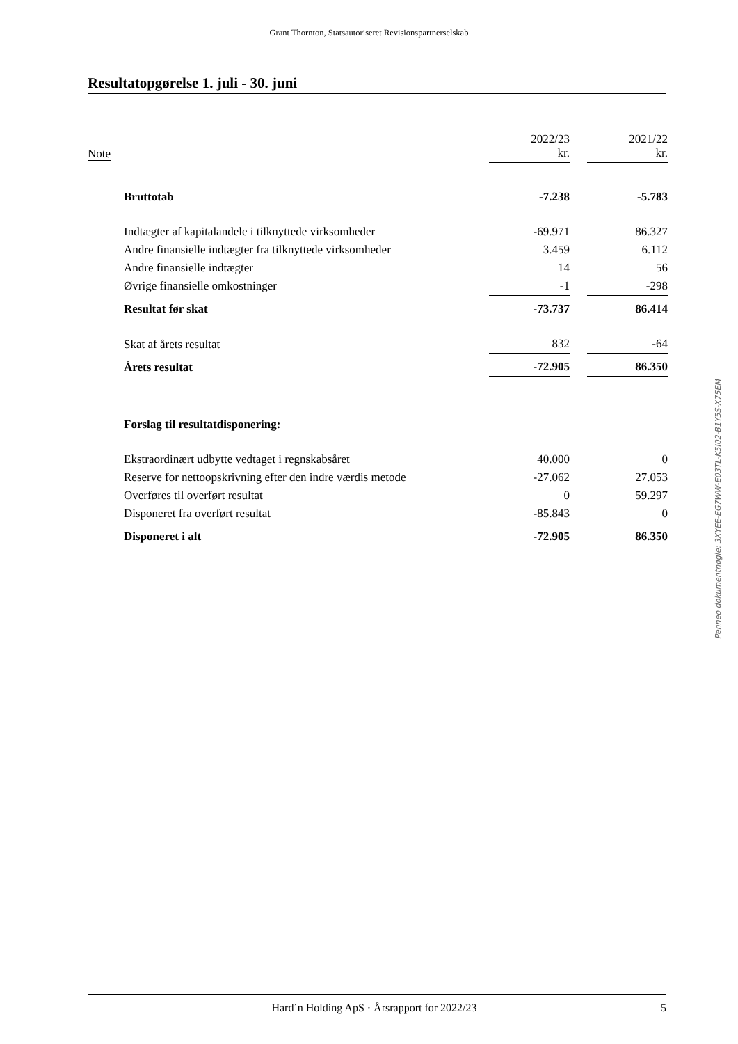Grant Thornton, Statsautoriseret Revisionspartnerselskab
Resultatopgørelse 1. juli - 30. juni
| Note | | 2022/23 kr. | | 2021/22 kr. |
| --- | --- | --- | --- | --- |
| | Bruttotab | -7.238 | | -5.783 |
| | Indtægter af kapitalandele i tilknyttede virksomheder | -69.971 | | 86.327 |
| | Andre finansielle indtægter fra tilknyttede virksomheder | 3.459 | | 6.112 |
| | Andre finansielle indtægter | 14 | | 56 |
| | Øvrige finansielle omkostninger | -1 | | -298 |
| | Resultat før skat | -73.737 | | 86.414 |
| | Skat af årets resultat | 832 | | -64 |
| | Årets resultat | -72.905 | | 86.350 |
| | Forslag til resultatdisponering: | | | |
| | Ekstraordinært udbytte vedtaget i regnskabsåret | 40.000 | | 0 |
| | Reserve for nettoopskrivning efter den indre værdis metode | -27.062 | | 27.053 |
| | Overføres til overført resultat | 0 | | 59.297 |
| | Disponeret fra overført resultat | -85.843 | | 0 |
| | Disponeret i alt | -72.905 | | 86.350 |
Penneo dokumentnøgle: 3XYEE-EG7WW-E03TL-K5I02-B1Y5S-X75EM
Hard´n Holding ApS · Årsrapport for 2022/23 5